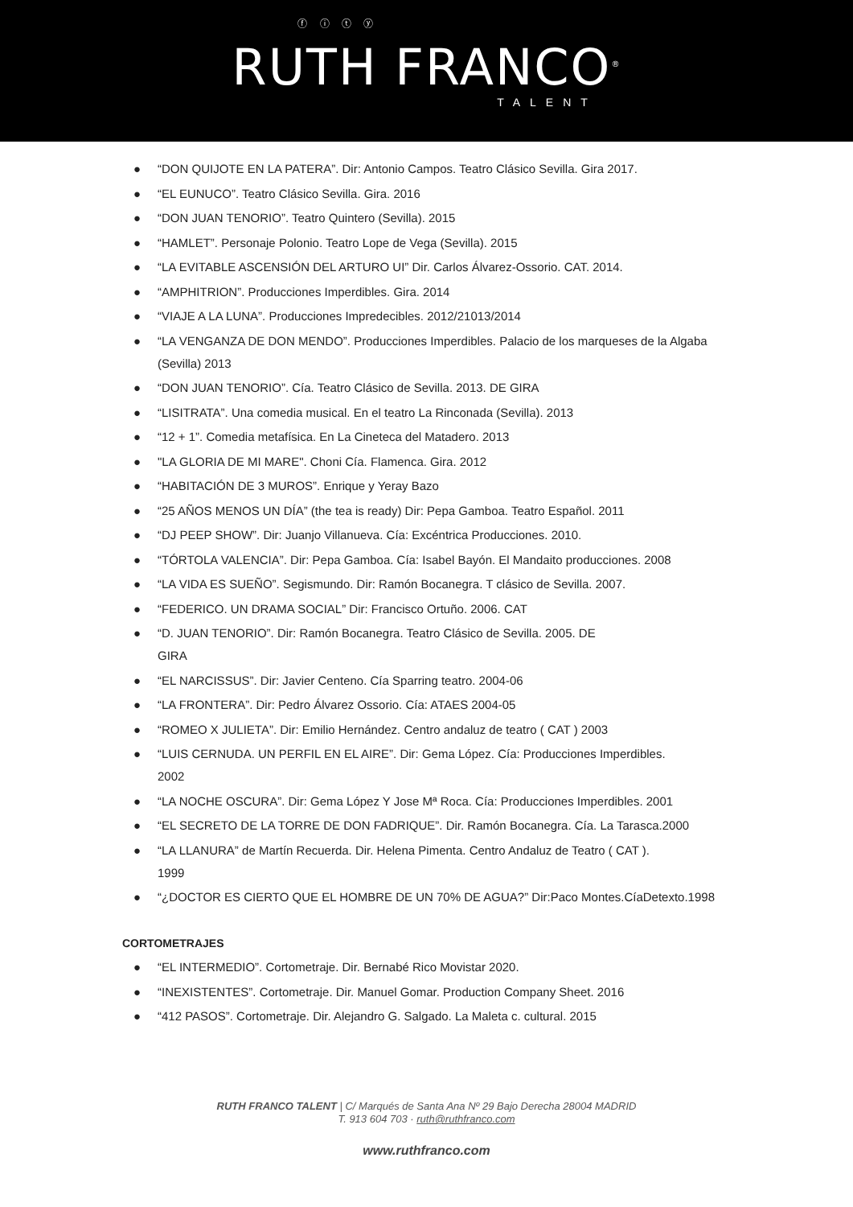ⓕ ⓘ ⓣ ⓨ
RUTH FRANCO<sup>®</sup>
TALENT
● “DON QUIJOTE EN LA PATERA”. Dir: Antonio Campos. Teatro Clásico Sevilla. Gira 2017.
● “EL EUNUCO”. Teatro Clásico Sevilla. Gira. 2016
● “DON JUAN TENORIO”. Teatro Quintero (Sevilla). 2015
● “HAMLET”. Personaje Polonio. Teatro Lope de Vega (Sevilla). 2015
● “LA EVITABLE ASCENSIÓN DEL ARTURO UI” Dir. Carlos Álvarez-Ossorio. CAT. 2014.
● “AMPHITRION”. Producciones Imperdibles. Gira. 2014
● “VIAJE A LA LUNA”. Producciones Impredecibles. 2012/21013/2014
● “LA VENGANZA DE DON MENDO”. Producciones Imperdibles. Palacio de los marqueses de la Algaba (Sevilla) 2013
● “DON JUAN TENORIO”. Cía. Teatro Clásico de Sevilla. 2013. DE GIRA
● “LISITRATA”. Una comedia musical. En el teatro La Rinconada (Sevilla). 2013
● “12 + 1”. Comedia metafísica. En La Cineteca del Matadero. 2013
● "LA GLORIA DE MI MARE". Choni Cía. Flamenca. Gira. 2012
● “HABITACIÓN DE 3 MUROS”. Enrique y Yeray Bazo
● “25 AÑOS MENOS UN DÍA” (the tea is ready) Dir: Pepa Gamboa. Teatro Español. 2011
● “DJ PEEP SHOW”. Dir: Juanjo Villanueva. Cía: Excéntrica Producciones. 2010.
● “TÓRTOLA VALENCIA”. Dir: Pepa Gamboa. Cía: Isabel Bayón. El Mandaito producciones. 2008
● “LA VIDA ES SUEÑO”. Segismundo. Dir: Ramón Bocanegra. T clásico de Sevilla. 2007.
● “FEDERICO. UN DRAMA SOCIAL” Dir: Francisco Ortuño. 2006. CAT
● “D. JUAN TENORIO”. Dir: Ramón Bocanegra. Teatro Clásico de Sevilla. 2005. DE
GIRA
● “EL NARCISSUS”. Dir: Javier Centeno. Cía Sparring teatro. 2004-06
● “LA FRONTERA”. Dir: Pedro Álvarez Ossorio. Cía: ATAES 2004-05
● “ROMEO X JULIETA”. Dir: Emilio Hernández. Centro andaluz de teatro ( CAT ) 2003
● “LUIS CERNUDA. UN PERFIL EN EL AIRE”. Dir: Gema López. Cía: Producciones Imperdibles.
2002
● “LA NOCHE OSCURA”. Dir: Gema López Y Jose Mª Roca. Cía: Producciones Imperdibles. 2001
● “EL SECRETO DE LA TORRE DE DON FADRIQUE”. Dir. Ramón Bocanegra. Cía. La Tarasca.2000
● “LA LLANURA” de Martín Recuerda. Dir. Helena Pimenta. Centro Andaluz de Teatro ( CAT ).
1999
● “¿DOCTOR ES CIERTO QUE EL HOMBRE DE UN 70% DE AGUA?” Dir:Paco Montes.CíaDetexto.1998
CORTOMETRAJES
● “EL INTERMEDIO”. Cortometraje. Dir. Bernabé Rico Movistar 2020.
● “INEXISTENTES”. Cortometraje. Dir. Manuel Gomar. Production Company Sheet. 2016
● “412 PASOS”. Cortometraje. Dir. Alejandro G. Salgado. La Maleta c. cultural. 2015
RUTH FRANCO TALENT | C/ Marqués de Santa Ana Nº 29 Bajo Derecha 28004 MADRID
T. 913 604 703 · ruth@ruthfranco.com
www.ruthfranco.com